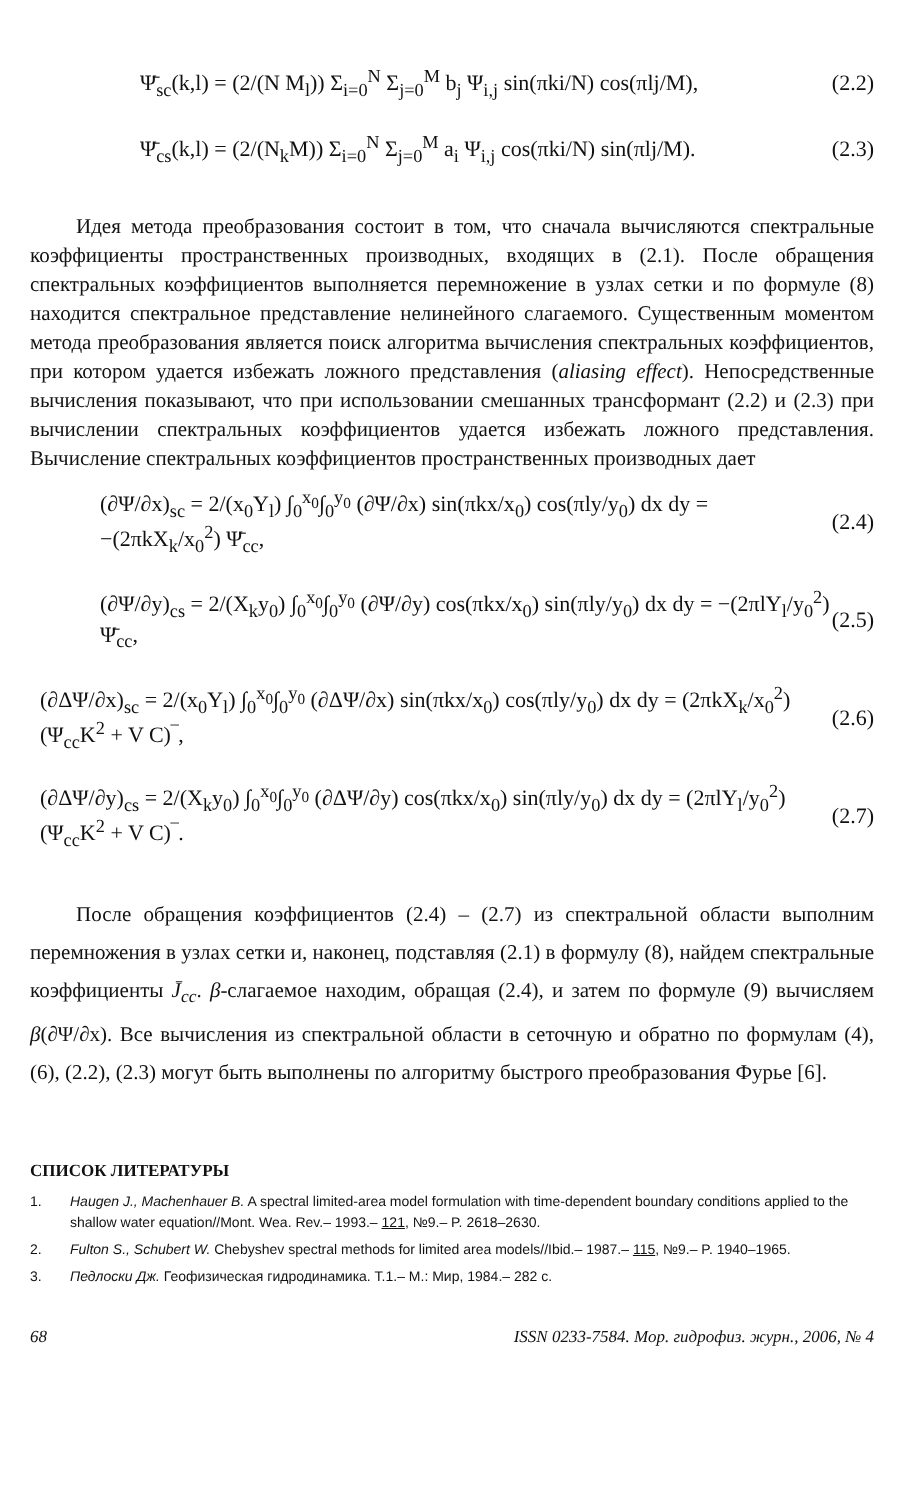Ψ̄<sub>sc</sub>(k,l) = (2/(N M<sub>l</sub>)) Σ<sub>i=0</sub><sup>N</sup> Σ<sub>j=0</sub><sup>M</sup> b<sub>j</sub> Ψ<sub>i,j</sub> sin(πki/N) cos(πlj/M), (2.2)
Ψ̄<sub>cs</sub>(k,l) = (2/(N<sub>k</sub>M)) Σ<sub>i=0</sub><sup>N</sup> Σ<sub>j=0</sub><sup>M</sup> a<sub>i</sub> Ψ<sub>i,j</sub> cos(πki/N) sin(πlj/M). (2.3)
Идея метода преобразования состоит в том, что сначала вычисляются спектральные коэффициенты пространственных производных, входящих в (2.1). После обращения спектральных коэффициентов выполняется перемножение в узлах сетки и по формуле (8) находится спектральное представление нелинейного слагаемого. Существенным моментом метода преобразования является поиск алгоритма вычисления спектральных коэффициентов, при котором удается избежать ложного представления (aliasing effect). Непосредственные вычисления показывают, что при использовании смешанных трансформант (2.2) и (2.3) при вычислении спектральных коэффициентов удается избежать ложного представления. Вычисление спектральных коэффициентов пространственных производных дает
(∂Ψ/∂x)<sub>sc</sub> = 2/(x<sub>0</sub>Y<sub>l</sub>) ∫<sub>0</sub><sup>x<sub>0</sub></sup>∫<sub>0</sub><sup>y<sub>0</sub></sup> (∂Ψ/∂x) sin(πkx/x<sub>0</sub>) cos(πly/y<sub>0</sub>) dx dy = −(2πkX<sub>k</sub>/x<sub>0</sub><sup>2</sup>) Ψ̄<sub>cc</sub>, (2.4)
(∂Ψ/∂y)<sub>cs</sub> = 2/(X<sub>k</sub>y<sub>0</sub>) ∫<sub>0</sub><sup>x<sub>0</sub></sup>∫<sub>0</sub><sup>y<sub>0</sub></sup> (∂Ψ/∂y) cos(πkx/x<sub>0</sub>) sin(πly/y<sub>0</sub>) dx dy = −(2πlY<sub>l</sub>/y<sub>0</sub><sup>2</sup>) Ψ̄<sub>cc</sub>, (2.5)
(∂ΔΨ/∂x)<sub>sc</sub> = 2/(x<sub>0</sub>Y<sub>l</sub>) ∫<sub>0</sub><sup>x<sub>0</sub></sup>∫<sub>0</sub><sup>y<sub>0</sub></sup> (∂ΔΨ/∂x) sin(πkx/x<sub>0</sub>) cos(πly/y<sub>0</sub>) dx dy = (2πkX<sub>k</sub>/x<sub>0</sub><sup>2</sup>) (Ψ<sub>cc</sub>K<sup>2</sup> + V C)‾, (2.6)
(∂ΔΨ/∂y)<sub>cs</sub> = 2/(X<sub>k</sub>y<sub>0</sub>) ∫<sub>0</sub><sup>x<sub>0</sub></sup>∫<sub>0</sub><sup>y<sub>0</sub></sup> (∂ΔΨ/∂y) cos(πkx/x<sub>0</sub>) sin(πly/y<sub>0</sub>) dx dy = (2πlY<sub>l</sub>/y<sub>0</sub><sup>2</sup>) (Ψ<sub>cc</sub>K<sup>2</sup> + V C)‾. (2.7)
После обращения коэффициентов (2.4) – (2.7) из спектральной области выполним перемножения в узлах сетки и, наконец, подставляя (2.1) в формулу (8), найдем спектральные коэффициенты J̄<sub>cc</sub>. β-слагаемое находим, обращая (2.4), и затем по формуле (9) вычисляем β(∂Ψ/∂x). Все вычисления из спектральной области в сеточную и обратно по формулам (4), (6), (2.2), (2.3) могут быть выполнены по алгоритму быстрого преобразования Фурье [6].
СПИСОК ЛИТЕРАТУРЫ
1. Haugen J., Machenhauer B. A spectral limited-area model formulation with time-dependent boundary conditions applied to the shallow water equation//Mont. Wea. Rev.– 1993.– 121, №9.– P. 2618–2630.
2. Fulton S., Schubert W. Chebyshev spectral methods for limited area models//Ibid.– 1987.– 115, №9.– P. 1940–1965.
3. Педлоски Дж. Геофизическая гидродинамика. Т.1.– М.: Мир, 1984.– 282 с.
68 ISSN 0233-7584. Мор. гидрофиз. журн., 2006, № 4